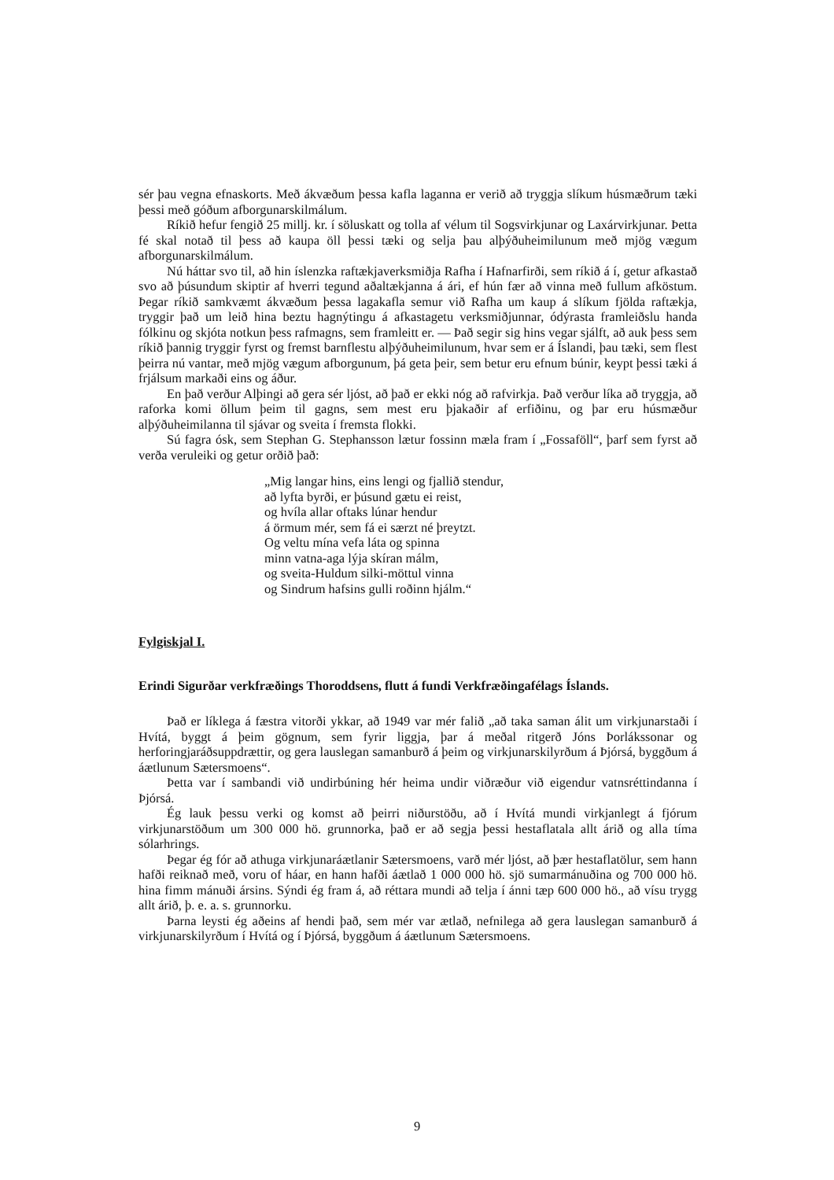sér þau vegna efnaskorts. Með ákvæðum þessa kafla laganna er verið að tryggja slíkum húsmæðrum tæki þessi með góðum afborgunarskilmálum.
Ríkið hefur fengið 25 millj. kr. í söluskatt og tolla af vélum til Sogsvirkjunar og Laxárvirkjunar. Þetta fé skal notað til þess að kaupa öll þessi tæki og selja þau alþýðuheimilunum með mjög vægum afborgunarskilmálum.
Nú háttar svo til, að hin íslenzka raftækjaverksmiðja Rafha í Hafnarfirði, sem ríkið á í, getur afkastað svo að þúsundum skiptir af hverri tegund aðaltækjanna á ári, ef hún fær að vinna með fullum afköstum. Þegar ríkið samkvæmt ákvæðum þessa lagakafla semur við Rafha um kaup á slíkum fjölda raftækja, tryggir það um leið hina beztu hagnýtingu á afkastagetu verksmiðjunnar, ódýrasta framleiðslu handa fólkinu og skjóta notkun þess rafmagns, sem framleitt er. — Það segir sig hins vegar sjálft, að auk þess sem ríkið þannig tryggir fyrst og fremst barnflestu alþýðuheimilunum, hvar sem er á Íslandi, þau tæki, sem flest þeirra nú vantar, með mjög vægum afborgunum, þá geta þeir, sem betur eru efnum búnir, keypt þessi tæki á frjálsum markaði eins og áður.
En það verður Alþingi að gera sér ljóst, að það er ekki nóg að rafvirkja. Það verður líka að tryggja, að raforka komi öllum þeim til gagns, sem mest eru þjakaðir af erfiðinu, og þar eru húsmæður alþýðuheimilanna til sjávar og sveita í fremsta flokki.
Sú fagra ósk, sem Stephan G. Stephansson lætur fossinn mæla fram í „Fossaföll“, þarf sem fyrst að verða veruleiki og getur orðið það:
„Mig langar hins, eins lengi og fjallið stendur,
að lyfta byrði, er þúsund gætu ei reist,
og hvíla allar oftaks lúnar hendur
á örmum mér, sem fá ei særzt né þreytzt.
Og veltu mína vefa láta og spinna
minn vatna-aga lýja skíran málm,
og sveita-Huldum silki-möttul vinna
og Sindrum hafsins gulli roðinn hjálm.“
Fylgiskjal I.
Erindi Sigurðar verkfræðings Thoroddsens, flutt á fundi Verkfræðingafélags Íslands.
Það er líklega á fæstra vitorði ykkar, að 1949 var mér falið „að taka saman álit um virkjunarstaði í Hvítá, byggt á þeim gögnum, sem fyrir liggja, þar á meðal ritgerð Jóns Þorlákssonar og herforingjaráðsuppdrættir, og gera lauslegan samanburð á þeim og virkjunarskilyrðum á Þjórsá, byggðum á áætlunum Sætersmoens“.
Þetta var í sambandi við undirbúning hér heima undir viðræður við eigendur vatnsréttindanna í Þjórsá.
Ég lauk þessu verki og komst að þeirri niðurstöðu, að í Hvítá mundi virkjanlegt á fjórum virkjunarstöðum um 300 000 hö. grunnorka, það er að segja þessi hestaflatala allt árið og alla tíma sólarhrings.
Þegar ég fór að athuga virkjunaráætlanir Sætersmoens, varð mér ljóst, að þær hestaflatölur, sem hann hafði reiknað með, voru of háar, en hann hafði áætlað 1 000 000 hö. sjö sumarmánuðina og 700 000 hö. hina fimm mánuði ársins. Sýndi ég fram á, að réttara mundi að telja í ánni tæp 600 000 hö., að vísu trygg allt árið, þ. e. a. s. grunnorku.
Þarna leysti ég aðeins af hendi það, sem mér var ætlað, nefnilega að gera lauslegan samanburð á virkjunarskilyrðum í Hvítá og í Þjórsá, byggðum á áætlunum Sætersmoens.
9